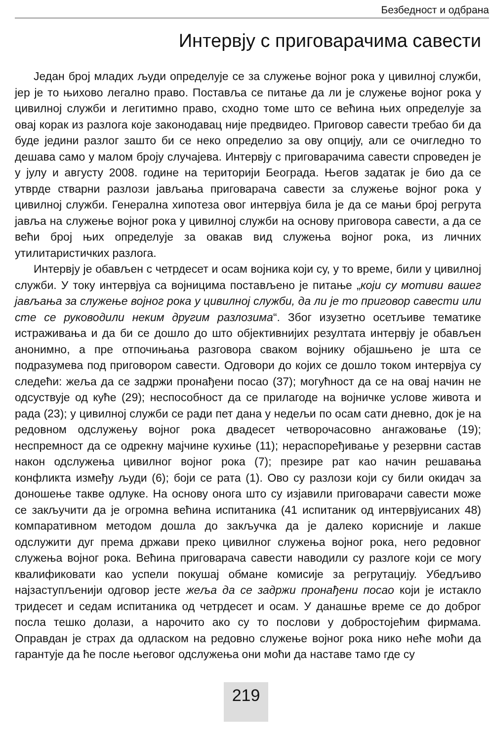Безбедност и одбрана
Интервју с приговарачима савести
Један број младих људи определује се за служење војног рока у цивилној служби, јер је то њихово легално право. Поставља се питање да ли је служење војног рока у цивилној служби и легитимно право, сходно томе што се већина њих определује за овај корак из разлога које законодавац није предвидео. Приговор савести требао би да буде једини разлог зашто би се неко определио за ову опцију, али се очигледно то дешава само у малом броју случајева. Интервју с приговарачима савести спроведен је у јулу и августу 2008. године на територији Београда. Његов задатак је био да се утврде стварни разлози јављања приговарача савести за служење војног рока у цивилној служби. Генерална хипотеза овог интервјуа била је да се мањи број регрута јавља на служење војног рока у цивилној служби на основу приговора савести, а да се већи број њих определује за овакав вид служења војног рока, из личних утилитаристичких разлога.
Интервју је обављен с четрдесет и осам војника који су, у то време, били у цивилној служби. У току интервјуа са војницима постављено је питање „који су мотиви вашег јављања за служење војног рока у цивилној служби, да ли је то приговор савести или сте се руководили неким другим разлозима“. Због изузетно осетљиве тематике истраживања и да би се дошло до што објективнијих резултата интервју је обављен анонимно, а пре отпочињања разговора сваком војнику објашњено је шта се подразумева под приговором савести. Одговори до којих се дошло током интервјуа су следећи: жеља да се задржи пронађени посао (37); могућност да се на овај начин не одсуствује од куће (29); неспособност да се прилагоде на војничке услове живота и рада (23); у цивилној служби се ради пет дана у недељи по осам сати дневно, док је на редовном одслужењу војног рока двадесет четворочасовно ангажовање (19); неспремност да се одрекну мајчине кухиње (11); нераспоређивање у резервни састав након одслужења цивилног војног рока (7); презире рат као начин решавања конфликта између људи (6); боји се рата (1). Ово су разлози који су били окидач за доношење такве одлуке. На основу онога што су изјавили приговарачи савести може се закључити да је огромна већина испитаника (41 испитаник од интервјуисаних 48) компаративном методом дошла до закључка да је далеко корисније и лакше одслужити дуг према држави преко цивилног служења војног рока, него редовног служења војног рока. Већина приговарача савести наводили су разлоге који се могу квалификовати као успели покушај обмане комисије за регрутацију. Убедљиво најзаступљенији одговор јесте жеља да се задржи пронађени посао који је истакло тридесет и седам испитаника од четрдесет и осам. У данашње време се до доброг посла тешко долази, а нарочито ако су то послови у добростојећим фирмама. Оправдан је страх да одласком на редовно служење војног рока нико неће моћи да гарантује да ће после његовог одслужења они моћи да наставе тамо где су
219